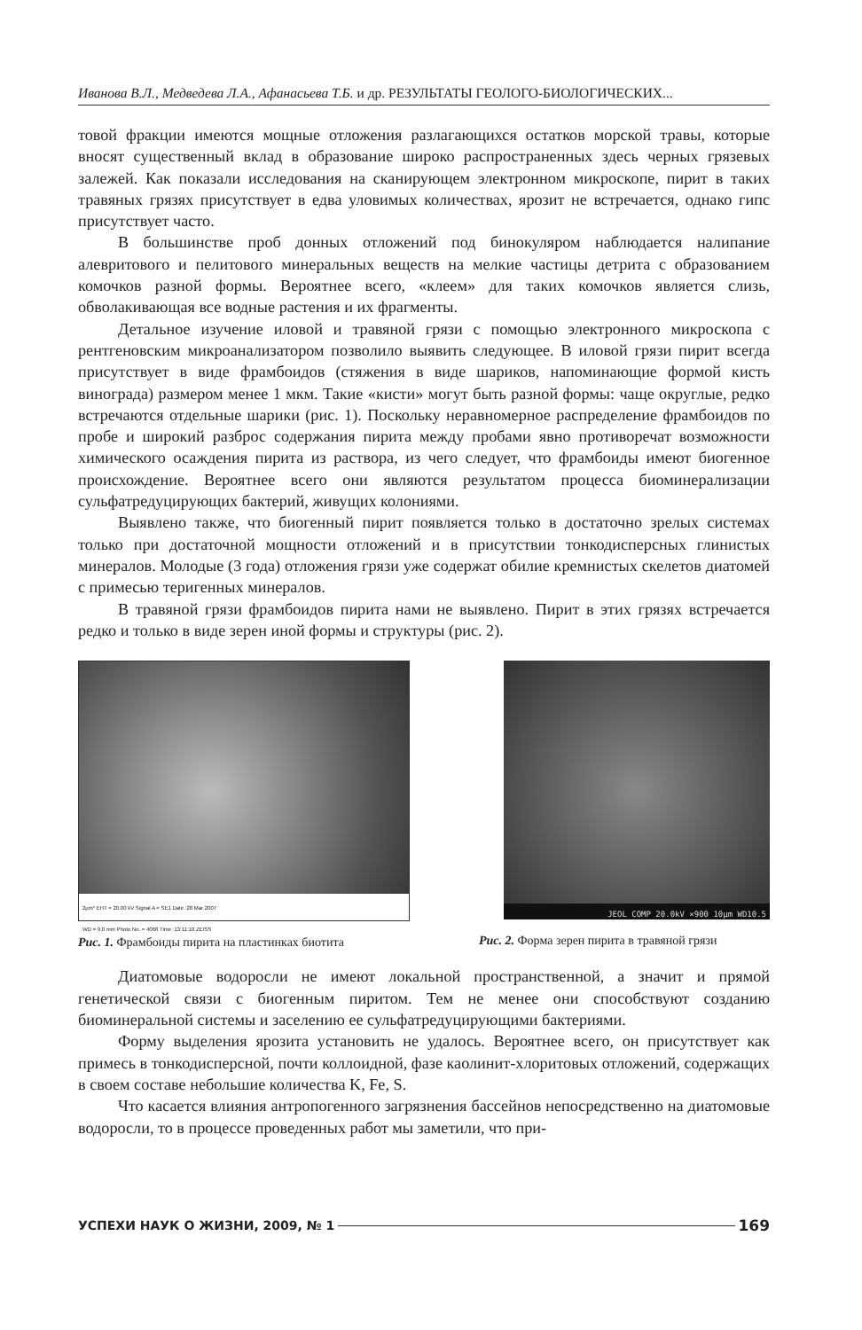Иванова В.Л., Медведева Л.А., Афанасьева Т.Б. и др. РЕЗУЛЬТАТЫ ГЕОЛОГО-БИОЛОГИЧЕСКИХ...
товой фракции имеются мощные отложения разлагающихся остатков морской травы, которые вносят существенный вклад в образование широко распространенных здесь черных грязевых залежей. Как показали исследования на сканирующем электронном микроскопе, пирит в таких травяных грязях присутствует в едва уловимых количествах, ярозит не встречается, однако гипс присутствует часто.
В большинстве проб донных отложений под бинокуляром наблюдается налипание алевритового и пелитового минеральных веществ на мелкие частицы детрита с образованием комочков разной формы. Вероятнее всего, «клеем» для таких комочков является слизь, обволакивающая все водные растения и их фрагменты.
Детальное изучение иловой и травяной грязи с помощью электронного микроскопа с рентгеновским микроанализатором позволило выявить следующее. В иловой грязи пирит всегда присутствует в виде фрамбоидов (стяжения в виде шариков, напоминающие формой кисть винограда) размером менее 1 мкм. Такие «кисти» могут быть разной формы: чаще округлые, редко встречаются отдельные шарики (рис. 1). Поскольку неравномерное распределение фрамбоидов по пробе и широкий разброс содержания пирита между пробами явно противоречат возможности химического осаждения пирита из раствора, из чего следует, что фрамбоиды имеют биогенное происхождение. Вероятнее всего они являются результатом процесса биоминерализации сульфатредуцирующих бактерий, живущих колониями.
Выявлено также, что биогенный пирит появляется только в достаточно зрелых системах только при достаточной мощности отложений и в присутствии тонкодисперсных глинистых минералов. Молодые (3 года) отложения грязи уже содержат обилие кремнистых скелетов диатомей с примесью теригенных минералов.
В травяной грязи фрамбоидов пирита нами не выявлено. Пирит в этих грязях встречается редко и только в виде зерен иной формы и структуры (рис. 2).
2µm* EHT = 20.00 kV Signal A = SE1 Date :28 Mar 2007
WD = 9.0 mm Photo No. = 4068 Time :13:11:10 ZEISS
Рис. 1. Фрамбоиды пирита на пластинках биотита
JEOL COMP 20.0kV ×900 10µm WD10.5
Рис. 2. Форма зерен пирита в травяной грязи
Диатомовые водоросли не имеют локальной пространственной, а значит и прямой генетической связи с биогенным пиритом. Тем не менее они способствуют созданию биоминеральной системы и заселению ее сульфатредуцирующими бактериями.
Форму выделения ярозита установить не удалось. Вероятнее всего, он присутствует как примесь в тонкодисперсной, почти коллоидной, фазе каолинит-хлоритовых отложений, содержащих в своем составе небольшие количества K, Fe, S.
Что касается влияния антропогенного загрязнения бассейнов непосредственно на диатомовые водоросли, то в процессе проведенных работ мы заметили, что при-
УСПЕХИ НАУК О ЖИЗНИ, 2009, № 1 169